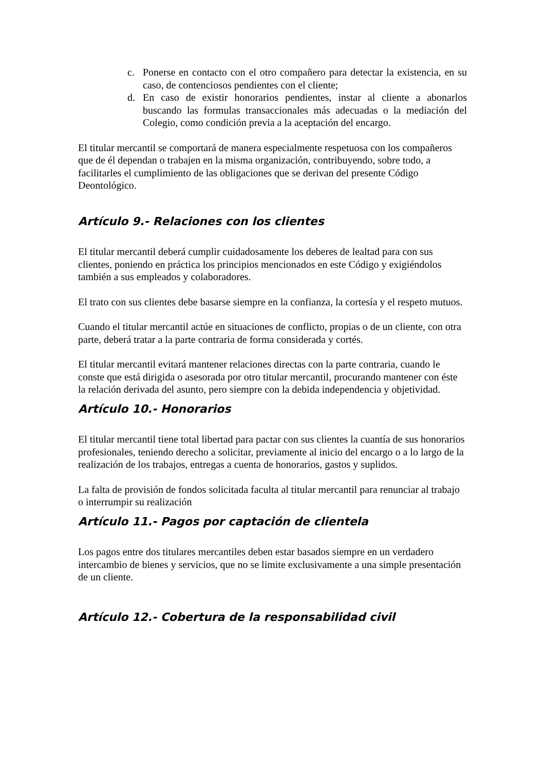c. Ponerse en contacto con el otro compañero para detectar la existencia, en su caso, de contenciosos pendientes con el cliente;
d. En caso de existir honorarios pendientes, instar al cliente a abonarlos buscando las formulas transaccionales más adecuadas o la mediación del Colegio, como condición previa a la aceptación del encargo.
El titular mercantil se comportará de manera especialmente respetuosa con los compañeros que de él dependan o trabajen en la misma organización, contribuyendo, sobre todo, a facilitarles el cumplimiento de las obligaciones que se derivan del presente Código Deontológico.
Artículo 9.- Relaciones con los clientes
El titular mercantil deberá cumplir cuidadosamente los deberes de lealtad para con sus clientes, poniendo en práctica los principios mencionados en este Código y exigiéndolos también a sus empleados y colaboradores.
El trato con sus clientes debe basarse siempre en la confianza, la cortesía y el respeto mutuos.
Cuando el titular mercantil actúe en situaciones de conflicto, propias o de un cliente, con otra parte, deberá tratar a la parte contraria de forma considerada y cortés.
El titular mercantil evitará mantener relaciones directas con la parte contraria, cuando le conste que está dirigida o asesorada por otro titular mercantil, procurando mantener con éste la relación derivada del asunto, pero siempre con la debida independencia y objetividad.
Artículo 10.- Honorarios
El titular mercantil tiene total libertad para pactar con sus clientes la cuantía de sus honorarios profesionales, teniendo derecho a solicitar, previamente al inicio del encargo o a lo largo de la realización de los trabajos, entregas a cuenta de honorarios, gastos y suplidos.
La falta de provisión de fondos solicitada faculta al titular mercantil para renunciar al trabajo o interrumpir su realización
Artículo 11.- Pagos por captación de clientela
Los pagos entre dos titulares mercantiles deben estar basados siempre en un verdadero intercambio de bienes y servicios, que no se limite exclusivamente a una simple presentación de un cliente.
Artículo 12.- Cobertura de la responsabilidad civil